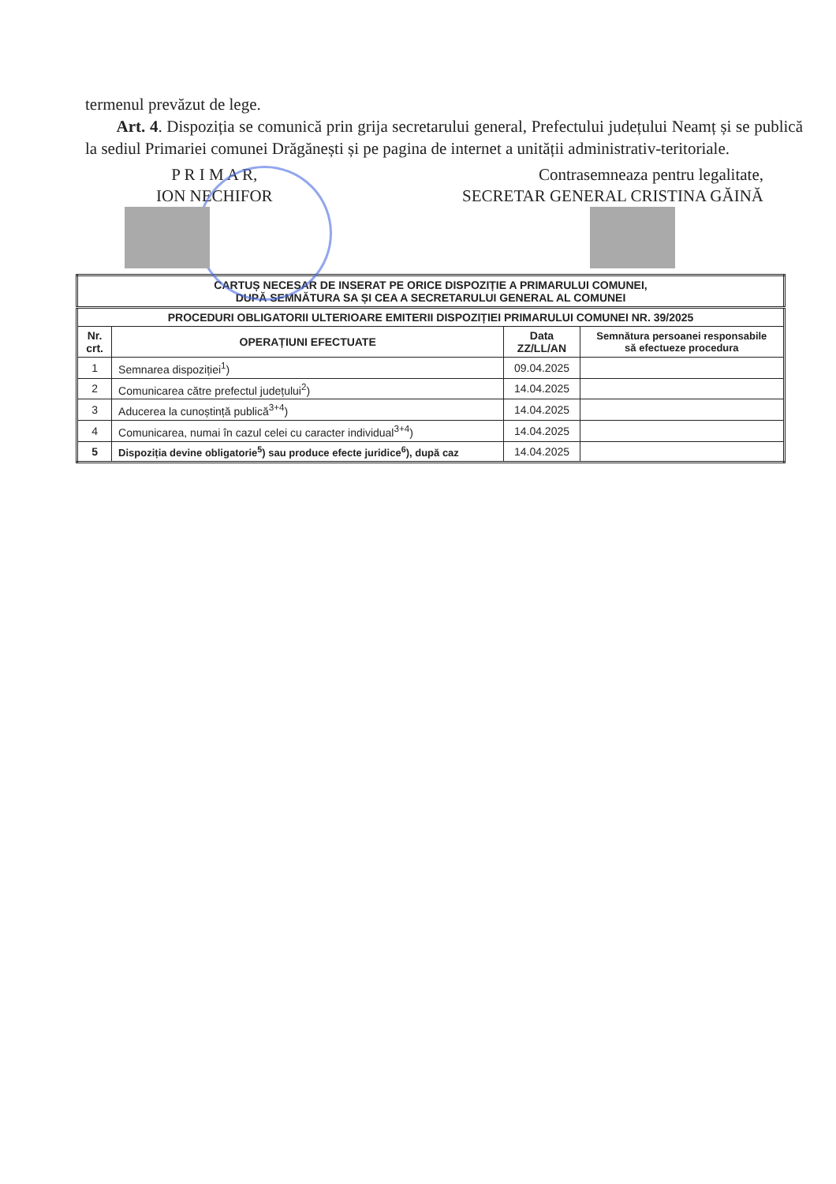termenul prevăzut de lege.
Art. 4. Dispoziția se comunică prin grija secretarului general, Prefectului județului Neamț și se publică la sediul Primariei comunei Drăgănești și pe pagina de internet a unității administrativ-teritoriale.
P R I M A R,
ION NECHIFOR
Contrasemneaza pentru legalitate,
SECRETAR GENERAL CRISTINA GĂINĂ
| CARTUȘ NECESAR DE INSERAT PE ORICE DISPOZIȚIE A PRIMARULUI COMUNEI, DUPĂ SEMNĂTURA SA ȘI CEA A SECRETARULUI GENERAL AL COMUNEI | | | |
| --- | --- | --- | --- |
| PROCEDURI OBLIGATORII ULTERIOARE EMITERII DISPOZIȚIEI PRIMARULUI COMUNEI NR. 39/2025 | | | |
| Nr. crt. | OPERAȚIUNI EFECTUATE | Data ZZ/LL/AN | Semnătura persoanei responsabile să efectueze procedura |
| 1 | Semnarea dispoziției<sup>1</sup>) | 09.04.2025 | |
| 2 | Comunicarea către prefectul județului<sup>2</sup>) | 14.04.2025 | |
| 3 | Aducerea la cunoștință publică<sup>3+4</sup>) | 14.04.2025 | |
| 4 | Comunicarea, numai în cazul celei cu caracter individual<sup>3+4</sup>) | 14.04.2025 | |
| 5 | Dispoziția devine obligatorie<sup>5</sup>) sau produce efecte juridice<sup>6</sup>), după caz | 14.04.2025 | |